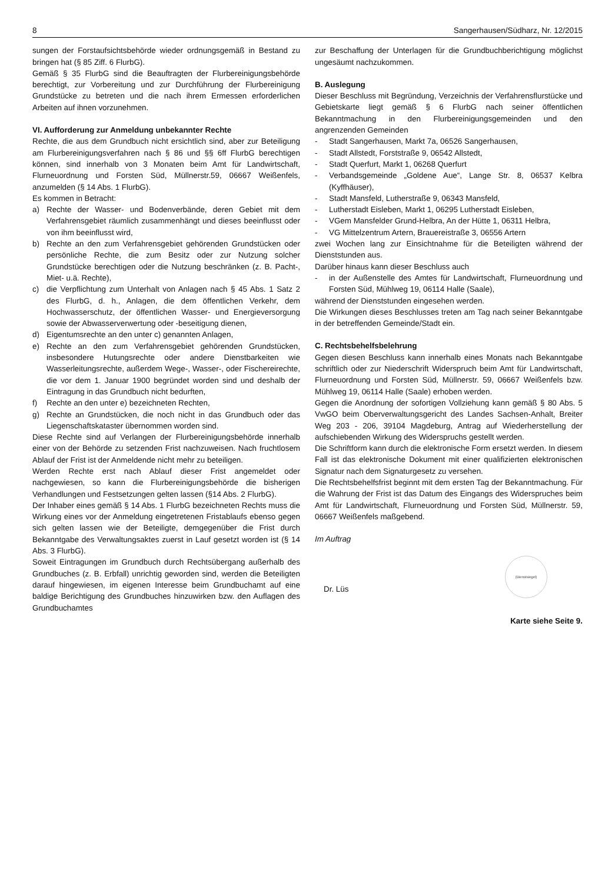8 Sangerhausen/Südharz, Nr. 12/2015
sungen der Forstaufsichtsbehörde wieder ordnungsgemäß in Bestand zu bringen hat (§ 85 Ziff. 6 FlurbG).
Gemäß § 35 FlurbG sind die Beauftragten der Flurbereinigungsbehörde berechtigt, zur Vorbereitung und zur Durchführung der Flurbereinigung Grundstücke zu betreten und die nach ihrem Ermessen erforderlichen Arbeiten auf ihnen vorzunehmen.
VI. Aufforderung zur Anmeldung unbekannter Rechte
Rechte, die aus dem Grundbuch nicht ersichtlich sind, aber zur Beteiligung am Flurbereinigungsverfahren nach § 86 und §§ 6ff FlurbG berechtigen können, sind innerhalb von 3 Monaten beim Amt für Landwirtschaft, Flurneuordnung und Forsten Süd, Müllnerstr.59, 06667 Weißenfels, anzumelden (§ 14 Abs. 1 FlurbG).
Es kommen in Betracht:
a) Rechte der Wasser- und Bodenverbände, deren Gebiet mit dem Verfahrensgebiet räumlich zusammenhängt und dieses beeinflusst oder von ihm beeinflusst wird,
b) Rechte an den zum Verfahrensgebiet gehörenden Grundstücken oder persönliche Rechte, die zum Besitz oder zur Nutzung solcher Grundstücke berechtigen oder die Nutzung beschränken (z. B. Pacht-, Miet- u.ä. Rechte),
c) die Verpflichtung zum Unterhalt von Anlagen nach § 45 Abs. 1 Satz 2 des FlurbG, d. h., Anlagen, die dem öffentlichen Verkehr, dem Hochwasserschutz, der öffentlichen Wasser- und Energieversorgung sowie der Abwasserverwertung oder -beseitigung dienen,
d) Eigentumsrechte an den unter c) genannten Anlagen,
e) Rechte an den zum Verfahrensgebiet gehörenden Grundstücken, insbesondere Hutungsrechte oder andere Dienstbarkeiten wie Wasserleitungsrechte, außerdem Wege-, Wasser-, oder Fischereirechte, die vor dem 1. Januar 1900 begründet worden sind und deshalb der Eintragung in das Grundbuch nicht bedurften,
f) Rechte an den unter e) bezeichneten Rechten,
g) Rechte an Grundstücken, die noch nicht in das Grundbuch oder das Liegenschaftskataster übernommen worden sind.
Diese Rechte sind auf Verlangen der Flurbereinigungsbehörde innerhalb einer von der Behörde zu setzenden Frist nachzuweisen. Nach fruchtlosem Ablauf der Frist ist der Anmeldende nicht mehr zu beteiligen.
Werden Rechte erst nach Ablauf dieser Frist angemeldet oder nachgewiesen, so kann die Flurbereinigungsbehörde die bisherigen Verhandlungen und Festsetzungen gelten lassen (§14 Abs. 2 FlurbG).
Der Inhaber eines gemäß § 14 Abs. 1 FlurbG bezeichneten Rechts muss die Wirkung eines vor der Anmeldung eingetretenen Fristablaufs ebenso gegen sich gelten lassen wie der Beteiligte, demgegenüber die Frist durch Bekanntgabe des Verwaltungsaktes zuerst in Lauf gesetzt worden ist (§ 14 Abs. 3 FlurbG).
Soweit Eintragungen im Grundbuch durch Rechtsübergang außerhalb des Grundbuches (z. B. Erbfall) unrichtig geworden sind, werden die Beteiligten darauf hingewiesen, im eigenen Interesse beim Grundbuchamt auf eine baldige Berichtigung des Grundbuches hinzuwirken bzw. den Auflagen des Grundbuchamtes
zur Beschaffung der Unterlagen für die Grundbuchberichtigung möglichst ungesäumt nachzukommen.
B. Auslegung
Dieser Beschluss mit Begründung, Verzeichnis der Verfahrensflurstücke und Gebietskarte liegt gemäß § 6 FlurbG nach seiner öffentlichen Bekanntmachung in den Flurbereinigungsgemeinden und den angrenzenden Gemeinden
- Stadt Sangerhausen, Markt 7a, 06526 Sangerhausen,
- Stadt Allstedt, Forststraße 9, 06542 Allstedt,
- Stadt Querfurt, Markt 1, 06268 Querfurt
- Verbandsgemeinde „Goldene Aue“, Lange Str. 8, 06537 Kelbra (Kyffhäuser),
- Stadt Mansfeld, Lutherstraße 9, 06343 Mansfeld,
- Lutherstadt Eisleben, Markt 1, 06295 Lutherstadt Eisleben,
- VGem Mansfelder Grund-Helbra, An der Hütte 1, 06311 Helbra,
- VG Mittelzentrum Artern, Brauereistraße 3, 06556 Artern
zwei Wochen lang zur Einsichtnahme für die Beteiligten während der Dienststunden aus.
Darüber hinaus kann dieser Beschluss auch
- in der Außenstelle des Amtes für Landwirtschaft, Flurneuordnung und Forsten Süd, Mühlweg 19, 06114 Halle (Saale),
während der Dienststunden eingesehen werden.
Die Wirkungen dieses Beschlusses treten am Tag nach seiner Bekanntgabe in der betreffenden Gemeinde/Stadt ein.
C. Rechtsbehelfsbelehrung
Gegen diesen Beschluss kann innerhalb eines Monats nach Bekanntgabe schriftlich oder zur Niederschrift Widerspruch beim Amt für Landwirtschaft, Flurneuordnung und Forsten Süd, Müllnerstr. 59, 06667 Weißenfels bzw. Mühlweg 19, 06114 Halle (Saale) erhoben werden.
Gegen die Anordnung der sofortigen Vollziehung kann gemäß § 80 Abs. 5 VwGO beim Oberverwaltungsgericht des Landes Sachsen-Anhalt, Breiter Weg 203 - 206, 39104 Magdeburg, Antrag auf Wiederherstellung der aufschiebenden Wirkung des Widerspruchs gestellt werden.
Die Schriftform kann durch die elektronische Form ersetzt werden. In diesem Fall ist das elektronische Dokument mit einer qualifizierten elektronischen Signatur nach dem Signaturgesetz zu versehen.
Die Rechtsbehelfsfrist beginnt mit dem ersten Tag der Bekanntmachung. Für die Wahrung der Frist ist das Datum des Eingangs des Widerspruches beim Amt für Landwirtschaft, Flurneuordnung und Forsten Süd, Müllnerstr. 59, 06667 Weißenfels maßgebend.
Im Auftrag
Dr. Lüs
(Dienstsiegel)
Karte siehe Seite 9.